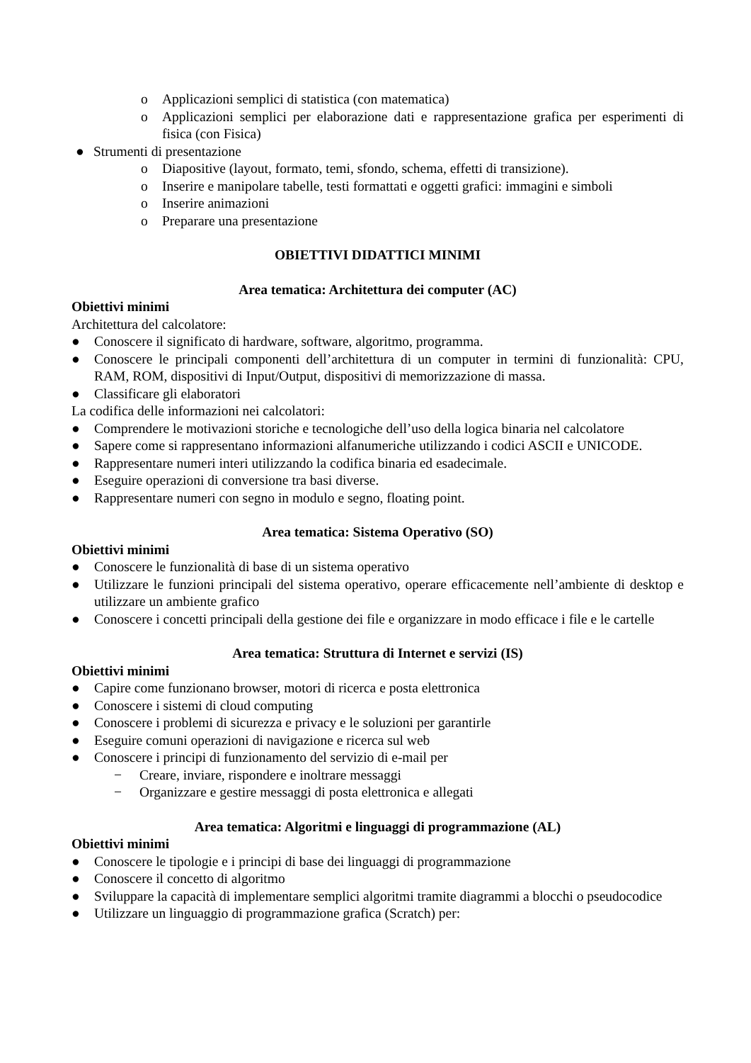o Applicazioni semplici di statistica (con matematica)
o Applicazioni semplici per elaborazione dati e rappresentazione grafica per esperimenti di fisica (con Fisica)
● Strumenti di presentazione
o Diapositive (layout, formato, temi, sfondo, schema, effetti di transizione).
o Inserire e manipolare tabelle, testi formattati e oggetti grafici: immagini e simboli
o Inserire animazioni
o Preparare una presentazione
OBIETTIVI DIDATTICI MINIMI
Area tematica: Architettura dei computer (AC)
Obiettivi minimi
Architettura del calcolatore:
● Conoscere il significato di hardware, software, algoritmo, programma.
● Conoscere le principali componenti dell’architettura di un computer in termini di funzionalità: CPU, RAM, ROM, dispositivi di Input/Output, dispositivi di memorizzazione di massa.
● Classificare gli elaboratori
La codifica delle informazioni nei calcolatori:
● Comprendere le motivazioni storiche e tecnologiche dell’uso della logica binaria nel calcolatore
● Sapere come si rappresentano informazioni alfanumeriche utilizzando i codici ASCII e UNICODE.
● Rappresentare numeri interi utilizzando la codifica binaria ed esadecimale.
● Eseguire operazioni di conversione tra basi diverse.
● Rappresentare numeri con segno in modulo e segno, floating point.
Area tematica: Sistema Operativo (SO)
Obiettivi minimi
● Conoscere le funzionalità di base di un sistema operativo
● Utilizzare le funzioni principali del sistema operativo, operare efficacemente nell’ambiente di desktop e utilizzare un ambiente grafico
● Conoscere i concetti principali della gestione dei file e organizzare in modo efficace i file e le cartelle
Area tematica: Struttura di Internet e servizi (IS)
Obiettivi minimi
● Capire come funzionano browser, motori di ricerca e posta elettronica
● Conoscere i sistemi di cloud computing
● Conoscere i problemi di sicurezza e privacy e le soluzioni per garantirle
● Eseguire comuni operazioni di navigazione e ricerca sul web
● Conoscere i principi di funzionamento del servizio di e-mail per
− Creare, inviare, rispondere e inoltrare messaggi
− Organizzare e gestire messaggi di posta elettronica e allegati
Area tematica: Algoritmi e linguaggi di programmazione (AL)
Obiettivi minimi
● Conoscere le tipologie e i principi di base dei linguaggi di programmazione
● Conoscere il concetto di algoritmo
● Sviluppare la capacità di implementare semplici algoritmi tramite diagrammi a blocchi o pseudocodice
● Utilizzare un linguaggio di programmazione grafica (Scratch) per: